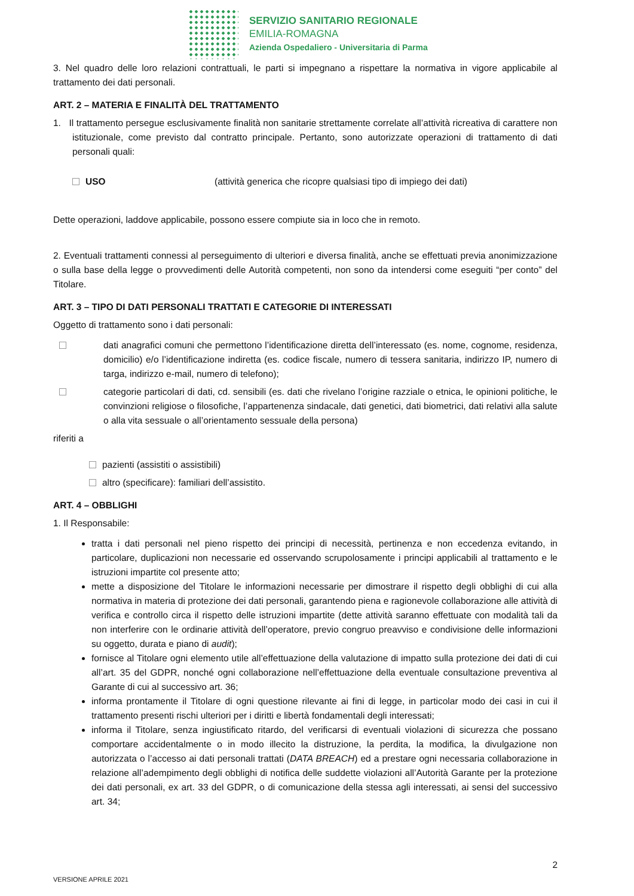SERVIZIO SANITARIO REGIONALE
EMILIA-ROMAGNA
Azienda Ospedaliero - Universitaria di Parma
3. Nel quadro delle loro relazioni contrattuali, le parti si impegnano a rispettare la normativa in vigore applicabile al trattamento dei dati personali.
ART. 2 – MATERIA E FINALITÀ DEL TRATTAMENTO
1. Il trattamento persegue esclusivamente finalità non sanitarie strettamente correlate all’attività ricreativa di carattere non istituzionale, come previsto dal contratto principale. Pertanto, sono autorizzate operazioni di trattamento di dati personali quali:
USO (attività generica che ricopre qualsiasi tipo di impiego dei dati)
Dette operazioni, laddove applicabile, possono essere compiute sia in loco che in remoto.
2. Eventuali trattamenti connessi al perseguimento di ulteriori e diversa finalità, anche se effettuati previa anonimizzazione o sulla base della legge o provvedimenti delle Autorità competenti, non sono da intendersi come eseguiti “per conto” del Titolare.
ART. 3 – TIPO DI DATI PERSONALI TRATTATI E CATEGORIE DI INTERESSATI
Oggetto di trattamento sono i dati personali:
dati anagrafici comuni che permettono l’identificazione diretta dell’interessato (es. nome, cognome, residenza, domicilio) e/o l’identificazione indiretta (es. codice fiscale, numero di tessera sanitaria, indirizzo IP, numero di targa, indirizzo e-mail, numero di telefono);
categorie particolari di dati, cd. sensibili (es. dati che rivelano l’origine razziale o etnica, le opinioni politiche, le convinzioni religiose o filosofiche, l’appartenenza sindacale, dati genetici, dati biometrici, dati relativi alla salute o alla vita sessuale o all’orientamento sessuale della persona)
riferiti a
pazienti (assistiti o assistibili)
altro (specificare): familiari dell’assistito.
ART. 4 – OBBLIGHI
1. Il Responsabile:
tratta i dati personali nel pieno rispetto dei principi di necessità, pertinenza e non eccedenza evitando, in particolare, duplicazioni non necessarie ed osservando scrupolosamente i principi applicabili al trattamento e le istruzioni impartite col presente atto;
mette a disposizione del Titolare le informazioni necessarie per dimostrare il rispetto degli obblighi di cui alla normativa in materia di protezione dei dati personali, garantendo piena e ragionevole collaborazione alle attività di verifica e controllo circa il rispetto delle istruzioni impartite (dette attività saranno effettuate con modalità tali da non interferire con le ordinarie attività dell’operatore, previo congruo preavviso e condivisione delle informazioni su oggetto, durata e piano di audit);
fornisce al Titolare ogni elemento utile all’effettuazione della valutazione di impatto sulla protezione dei dati di cui all’art. 35 del GDPR, nonché ogni collaborazione nell’effettuazione della eventuale consultazione preventiva al Garante di cui al successivo art. 36;
informa prontamente il Titolare di ogni questione rilevante ai fini di legge, in particolar modo dei casi in cui il trattamento presenti rischi ulteriori per i diritti e libertà fondamentali degli interessati;
informa il Titolare, senza ingiustificato ritardo, del verificarsi di eventuali violazioni di sicurezza che possano comportare accidentalmente o in modo illecito la distruzione, la perdita, la modifica, la divulgazione non autorizzata o l’accesso ai dati personali trattati (DATA BREACH) ed a prestare ogni necessaria collaborazione in relazione all’adempimento degli obblighi di notifica delle suddette violazioni all’Autorità Garante per la protezione dei dati personali, ex art. 33 del GDPR, o di comunicazione della stessa agli interessati, ai sensi del successivo art. 34;
2
VERSIONE APRILE 2021